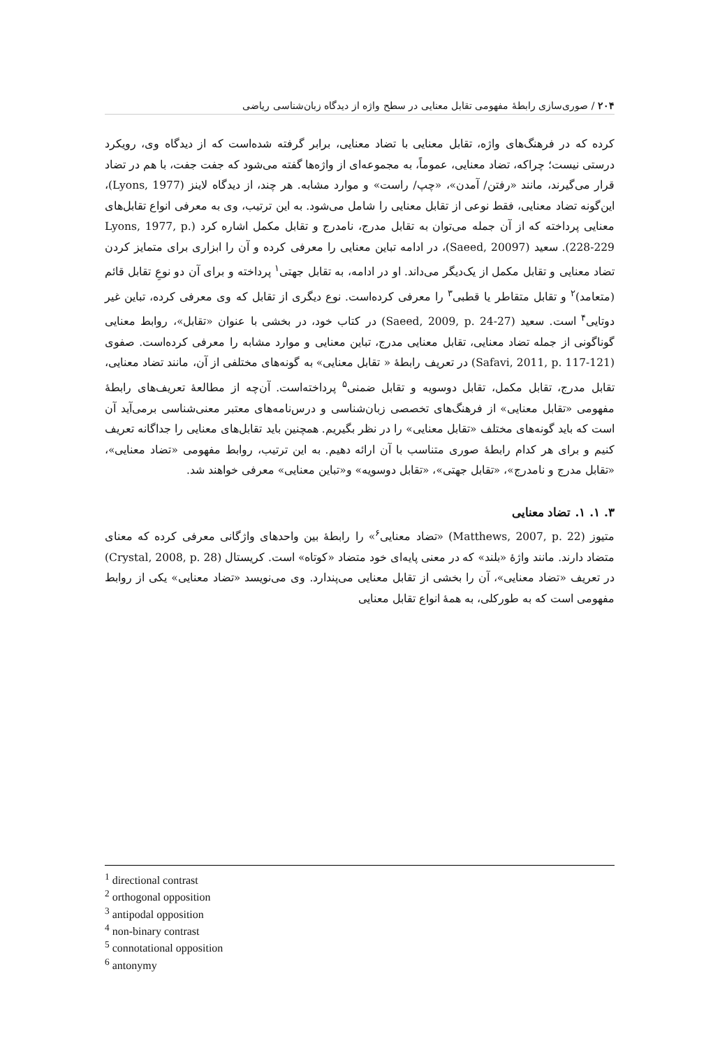۲۰۴ / صوری‌سازی رابطهٔ مفهومی تقابل معنایی در سطح واژه از دیدگاه زبان‌شناسی ریاضی
کرده که در فرهنگ‌های واژه، تقابل معنایی با تضاد معنایی، برابر گرفته شده‌است که از دیدگاه وی، رویکرد درستی نیست؛ چراکه، تضاد معنایی، عموماً، به مجموعه‌ای از واژه‌ها گفته می‌شود که جفت جفت، با هم در تضاد قرار می‌گیرند، مانند «رفتن/ آمدن»، «چپ/ راست» و موارد مشابه. هر چند، از دیدگاه لاینز (Lyons, 1977)، این‌گونه تضاد معنایی، فقط نوعی از تقابل معنایی را شامل می‌شود. به این ترتیب، وی به معرفی انواع تقابل‌های معنایی پرداخته که از آن جمله می‌توان به تقابل مدرج، نامدرج و تقابل مکمل اشاره کرد (Lyons, 1977, p. 228-229). سعید (Saeed, 20097)، در ادامه تباین معنایی را معرفی کرده و آن را ابزاری برای متمایز کردن تضاد معنایی و تقابل مکمل از یک‌دیگر می‌داند. او در ادامه، به تقابل جهتی<sup>۱</sup> پرداخته و برای آن دو نوعِ تقابل قائم (متعامد)<sup>۲</sup> و تقابل متقاطر یا قطبی<sup>۳</sup> را معرفی کرده‌است. نوع دیگری از تقابل که وی معرفی کرده، تباین غیر دوتایی<sup>۴</sup> است. سعید (Saeed, 2009, p. 24-27) در کتاب خود، در بخشی با عنوان «تقابل»، روابط معنایی گوناگونی از جمله تضاد معنایی، تقابل معنایی مدرج، تباین معنایی و موارد مشابه را معرفی کرده‌است. صفوی (Safavi, 2011, p. 117-121) در تعریف رابطهٔ « تقابل معنایی» به گونه‌های مختلفی از آن، مانند تضاد معنایی، تقابل مدرج، تقابل مکمل، تقابل دوسویه و تقابل ضمنی<sup>۵</sup> پرداخته‌است. آن‌چه از مطالعهٔ تعریف‌های رابطهٔ مفهومی «تقابل معنایی» از فرهنگ‌های تخصصی زبان‌شناسی و درس‌نامه‌های معتبر معنی‌شناسی برمی‌آید آن است که باید گونه‌های مختلف «تقابل معنایی» را در نظر بگیریم. همچنین باید تقابل‌های معنایی را جداگانه تعریف کنیم و برای هر کدام رابطهٔ صوری متناسب با آن ارائه دهیم. به این ترتیب، روابط مفهومی «تضاد معنایی»، «تقابل مدرج و نامدرج»، «تقابل جهتی»، «تقابل دوسویه» و«تباین معنایی» معرفی خواهند شد.
۳. ۱. ۱. تضاد معنایی
متیوز (Matthews, 2007, p. 22) «تضاد معنایی<sup>۶</sup>» را رابطهٔ بین واحدهای واژگانی معرفی کرده که معنای متضاد دارند. مانند واژهٔ «بلند» که در معنی پایه‌ای خود متضاد «کوتاه» است. کریستال (Crystal, 2008, p. 28) در تعریف «تضاد معنایی»، آن را بخشی از تقابل معنایی می‌پندارد. وی می‌نویسد «تضاد معنایی» یکی از روابط مفهومی است که به طورکلی، به همهٔ انواع تقابل معنایی
<sup>1</sup> directional contrast
<sup>2</sup> orthogonal opposition
<sup>3</sup> antipodal opposition
<sup>4</sup> non-binary contrast
<sup>5</sup> connotational opposition
<sup>6</sup> antonymy